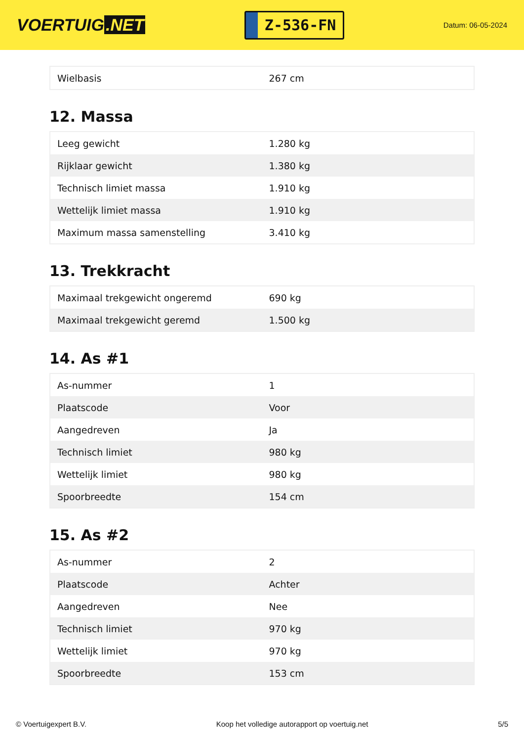VOERTUIG.NET
Z-536-FN
Datum: 06-05-2024
| Wielbasis | 267 cm |
12. Massa
| Leeg gewicht | 1.280 kg |
| Rijklaar gewicht | 1.380 kg |
| Technisch limiet massa | 1.910 kg |
| Wettelijk limiet massa | 1.910 kg |
| Maximum massa samenstelling | 3.410 kg |
13. Trekkracht
| Maximaal trekgewicht ongeremd | 690 kg |
| Maximaal trekgewicht geremd | 1.500 kg |
14. As #1
| As-nummer | 1 |
| Plaatscode | Voor |
| Aangedreven | Ja |
| Technisch limiet | 980 kg |
| Wettelijk limiet | 980 kg |
| Spoorbreedte | 154 cm |
15. As #2
| As-nummer | 2 |
| Plaatscode | Achter |
| Aangedreven | Nee |
| Technisch limiet | 970 kg |
| Wettelijk limiet | 970 kg |
| Spoorbreedte | 153 cm |
© Voertuigexpert B.V. Koop het volledige autorapport op voertuig.net 5/5